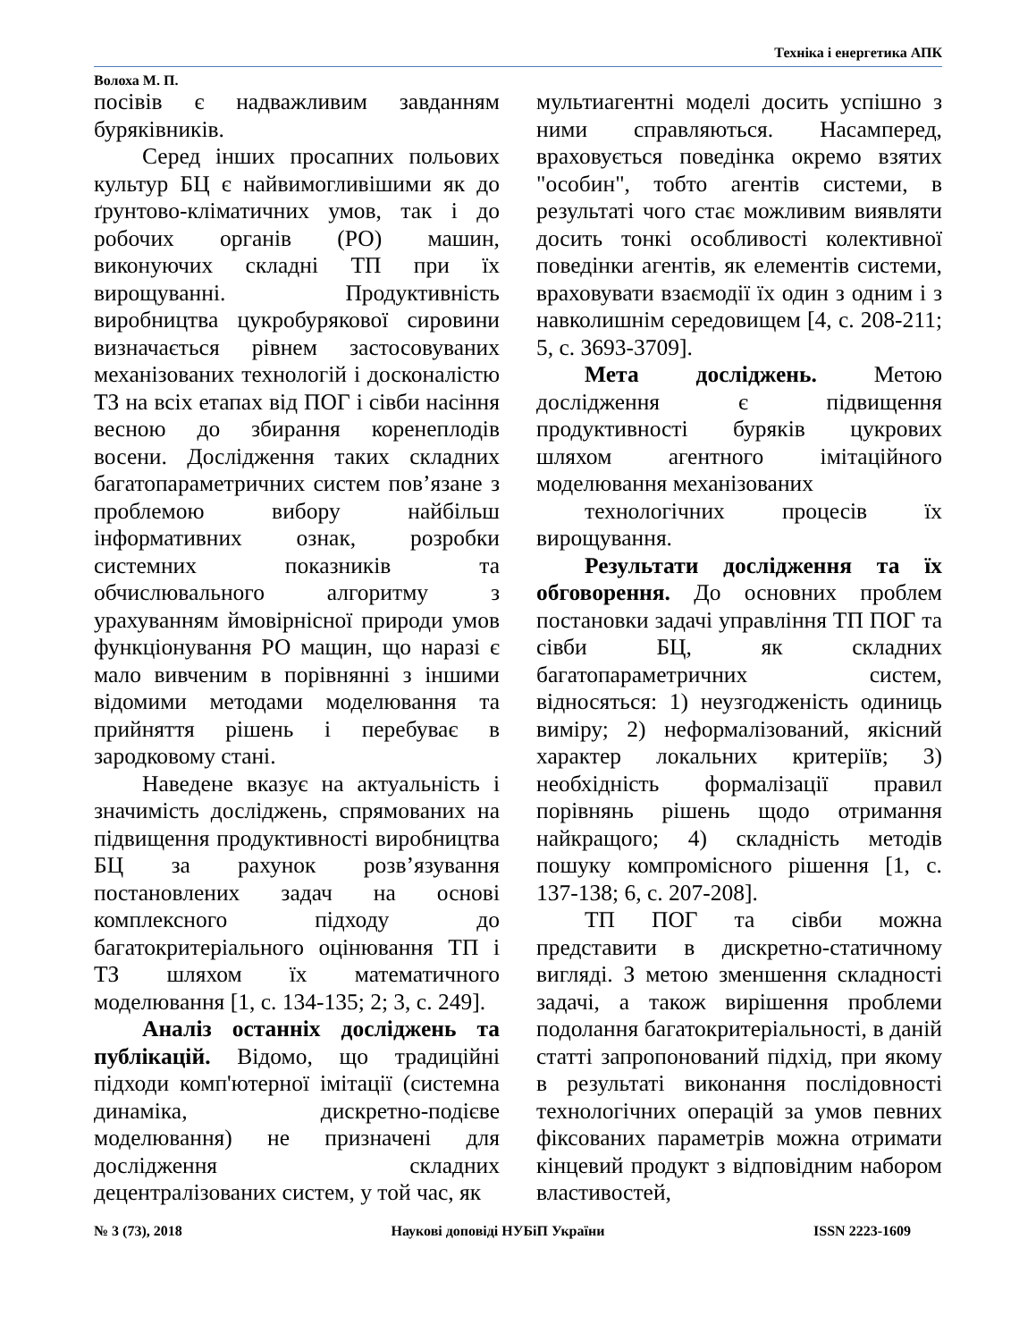Техніка і енергетика АПК
Волоха М. П.
посівів є надважливим завданням буряківників.
Серед інших просапних польових культур БЦ є найвимогливішими як до ґрунтово-кліматичних умов, так і до робочих органів (РО) машин, виконуючих складні ТП при їх вирощуванні. Продуктивність виробництва цукробурякової сировини визначається рівнем застосовуваних механізованих технологій і досконалістю ТЗ на всіх етапах від ПОГ і сівби насіння весною до збирання коренеплодів восени. Дослідження таких складних багатопараметричних систем пов’язане з проблемою вибору найбільш інформативних ознак, розробки системних показників та обчислювального алгоритму з урахуванням ймовірнісної природи умов функціонування РО мащин, що наразі є мало вивченим в порівнянні з іншими відомими методами моделювання та прийняття рішень і перебуває в зародковому стані.
Наведене вказує на актуальність і значимість досліджень, спрямованих на підвищення продуктивності виробництва БЦ за рахунок розв’язування постановлених задач на основі комплексного підходу до багатокритеріального оцінювання ТП і ТЗ шляхом їх математичного моделювання [1, с. 134-135; 2; 3, с. 249].
Аналіз останніх досліджень та публікацій. Відомо, що традиційні підходи комп'ютерної імітації (системна динаміка, дискретно-подієве моделювання) не призначені для дослідження складних децентралізованих систем, у той час, як
мультиагентні моделі досить успішно з ними справляються. Насамперед, враховується поведінка окремо взятих "особин", тобто агентів системи, в результаті чого стає можливим виявляти досить тонкі особливості колективної поведінки агентів, як елементів системи, враховувати взаємодії їх один з одним і з навколишнім середовищем [4, с. 208-211; 5, с. 3693-3709].
Мета досліджень. Метою дослідження є підвищення продуктивності буряків цукрових шляхом агентного імітаційного моделювання механізованих
технологічних процесів їх вирощування.
Результати дослідження та їх обговорення. До основних проблем постановки задачі управління ТП ПОГ та сівби БЦ, як складних багатопараметричних систем, відносяться: 1) неузгодженість одиниць виміру; 2) неформалізований, якісний характер локальних критеріїв; 3) необхідність формалізації правил порівнянь рішень щодо отримання найкращого; 4) складність методів пошуку компромісного рішення [1, с. 137-138; 6, с. 207-208].
ТП ПОГ та сівби можна представити в дискретно-статичному вигляді. З метою зменшення складності задачі, а також вирішення проблеми подолання багатокритеріальності, в даній статті запропонований підхід, при якому в результаті виконання послідовності технологічних операцій за умов певних фіксованих параметрів можна отримати кінцевий продукт з відповідним набором властивостей,
№ 3 (73), 2018 Наукові доповіді НУБіП України ISSN 2223-1609